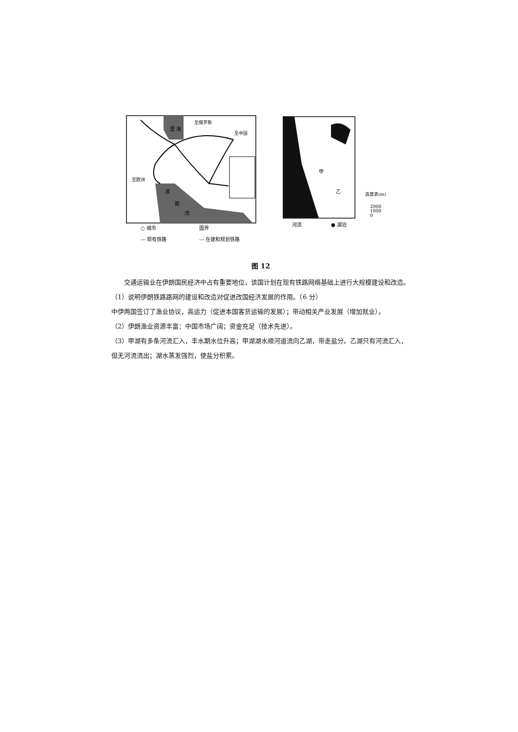里 海
波
斯
湾
至俄罗斯
至中国
至欧洲
甲
乙
高度表(m)
2000
1000
0
○ 城市
国界
— 现有铁路
--- 在建和规划铁路
河流
● 湖泊
图 12
交通运输业在伊朗国民经济中占有重要地位，该国计划在现有铁路网络基础上进行大规模建设和改造。
（1）说明伊朗铁路路网的建设和改造对促进改国经济发展的作用。（6 分）
中伊两国签订了渔业协议，高运力（促进本国客货运输的发展）；带动相关产业发展（增加就业）。
（2）伊朗渔业资源丰富：中国市场广阔；资金充足（技术先进）。
（3）甲湖有多条河流汇入，丰水期水位升高；甲湖湖水顺河道流向乙湖，带走盐分。乙湖只有河流汇入，但无河流流出；湖水蒸发强烈，使盐分积累。